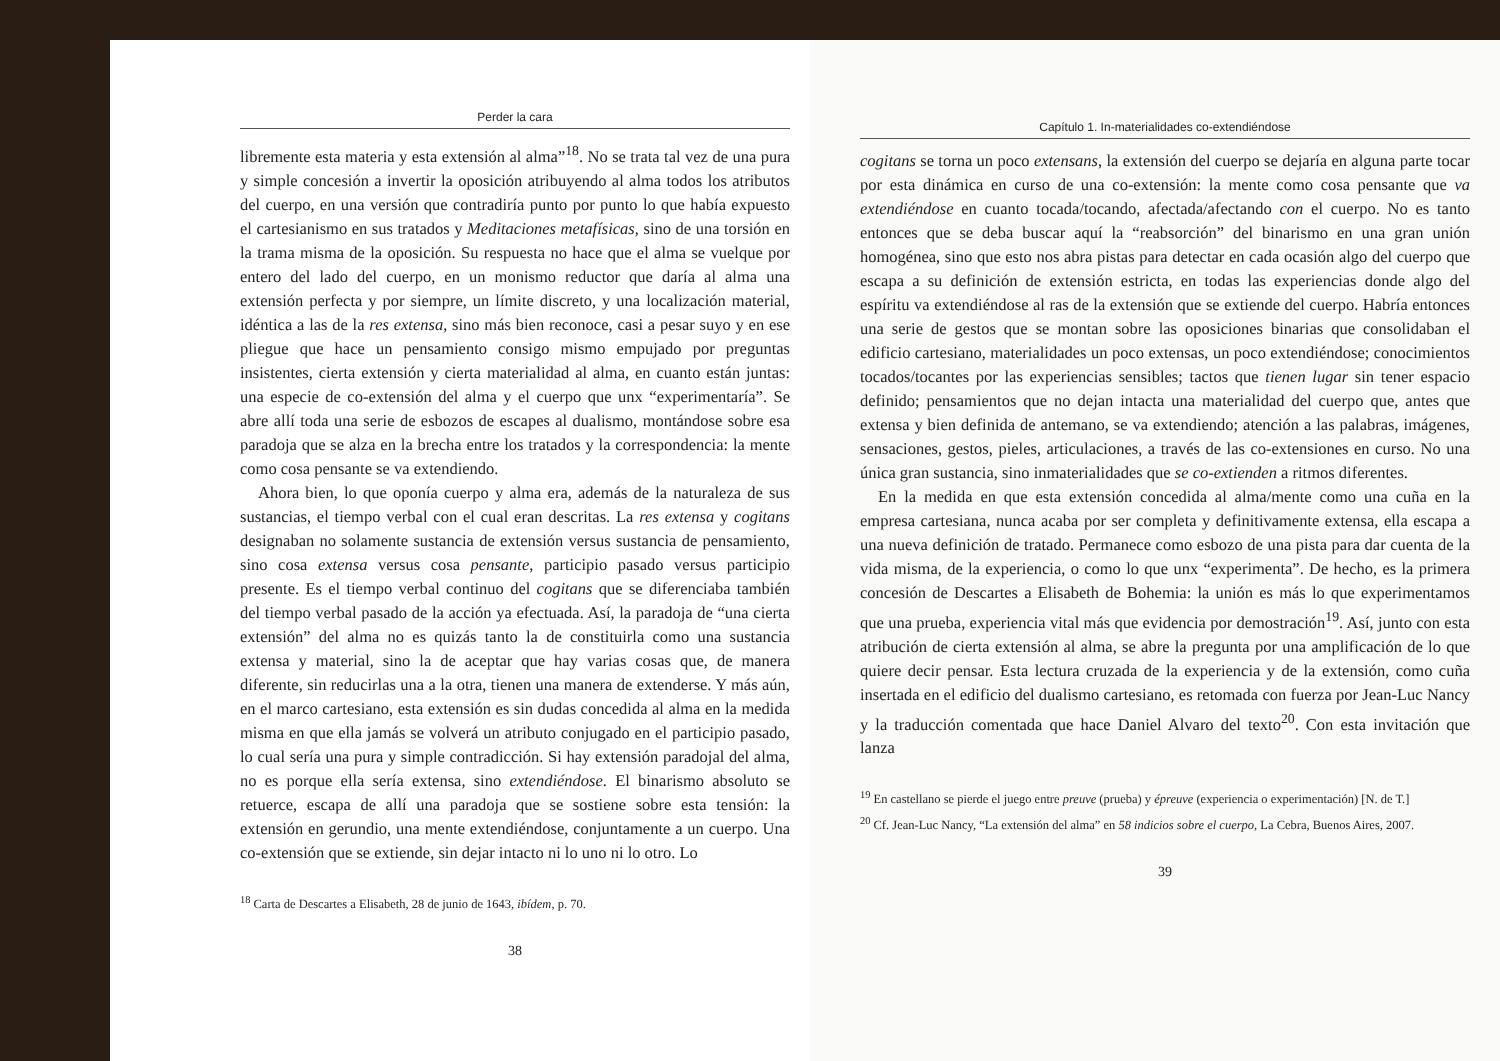Perder la cara
libremente esta materia y esta extensión al alma”<sup>18</sup>. No se trata tal vez de una pura y simple concesión a invertir la oposición atribuyendo al alma todos los atributos del cuerpo, en una versión que contradiría punto por punto lo que había expuesto el cartesianismo en sus tratados y Meditaciones metafísicas, sino de una torsión en la trama misma de la oposición. Su respuesta no hace que el alma se vuelque por entero del lado del cuerpo, en un monismo reductor que daría al alma una extensión perfecta y por siempre, un límite discreto, y una localización material, idéntica a las de la res extensa, sino más bien reconoce, casi a pesar suyo y en ese pliegue que hace un pensamiento consigo mismo empujado por preguntas insistentes, cierta extensión y cierta materialidad al alma, en cuanto están juntas: una especie de co-extensión del alma y el cuerpo que unx “experimentaría”. Se abre allí toda una serie de esbozos de escapes al dualismo, montándose sobre esa paradoja que se alza en la brecha entre los tratados y la correspondencia: la mente como cosa pensante se va extendiendo.
Ahora bien, lo que oponía cuerpo y alma era, además de la naturaleza de sus sustancias, el tiempo verbal con el cual eran descritas. La res extensa y cogitans designaban no solamente sustancia de extensión versus sustancia de pensamiento, sino cosa extensa versus cosa pensante, participio pasado versus participio presente. Es el tiempo verbal continuo del cogitans que se diferenciaba también del tiempo verbal pasado de la acción ya efectuada. Así, la paradoja de “una cierta extensión” del alma no es quizás tanto la de constituirla como una sustancia extensa y material, sino la de aceptar que hay varias cosas que, de manera diferente, sin reducirlas una a la otra, tienen una manera de extenderse. Y más aún, en el marco cartesiano, esta extensión es sin dudas concedida al alma en la medida misma en que ella jamás se volverá un atributo conjugado en el participio pasado, lo cual sería una pura y simple contradicción. Si hay extensión paradojal del alma, no es porque ella sería extensa, sino extendiéndose. El binarismo absoluto se retuerce, escapa de allí una paradoja que se sostiene sobre esta tensión: la extensión en gerundio, una mente extendiéndose, conjuntamente a un cuerpo. Una co-extensión que se extiende, sin dejar intacto ni lo uno ni lo otro. Lo
<sup>18</sup> Carta de Descartes a Elisabeth, 28 de junio de 1643, ibídem, p. 70.
38
Capítulo 1. In-materialidades co-extendiéndose
cogitans se torna un poco extensans, la extensión del cuerpo se dejaría en alguna parte tocar por esta dinámica en curso de una co-extensión: la mente como cosa pensante que va extendiéndose en cuanto tocada/tocando, afectada/afectando con el cuerpo. No es tanto entonces que se deba buscar aquí la “reabsorción” del binarismo en una gran unión homogénea, sino que esto nos abra pistas para detectar en cada ocasión algo del cuerpo que escapa a su definición de extensión estricta, en todas las experiencias donde algo del espíritu va extendiéndose al ras de la extensión que se extiende del cuerpo. Habría entonces una serie de gestos que se montan sobre las oposiciones binarias que consolidaban el edificio cartesiano, materialidades un poco extensas, un poco extendiéndose; conocimientos tocados/tocantes por las experiencias sensibles; tactos que tienen lugar sin tener espacio definido; pensamientos que no dejan intacta una materialidad del cuerpo que, antes que extensa y bien definida de antemano, se va extendiendo; atención a las palabras, imágenes, sensaciones, gestos, pieles, articulaciones, a través de las co-extensiones en curso. No una única gran sustancia, sino inmaterialidades que se co-extienden a ritmos diferentes.
En la medida en que esta extensión concedida al alma/mente como una cuña en la empresa cartesiana, nunca acaba por ser completa y definitivamente extensa, ella escapa a una nueva definición de tratado. Permanece como esbozo de una pista para dar cuenta de la vida misma, de la experiencia, o como lo que unx “experimenta”. De hecho, es la primera concesión de Descartes a Elisabeth de Bohemia: la unión es más lo que experimentamos que una prueba, experiencia vital más que evidencia por demostración<sup>19</sup>. Así, junto con esta atribución de cierta extensión al alma, se abre la pregunta por una amplificación de lo que quiere decir pensar. Esta lectura cruzada de la experiencia y de la extensión, como cuña insertada en el edificio del dualismo cartesiano, es retomada con fuerza por Jean-Luc Nancy y la traducción comentada que hace Daniel Alvaro del texto<sup>20</sup>. Con esta invitación que lanza
<sup>19</sup> En castellano se pierde el juego entre preuve (prueba) y épreuve (experiencia o experimentación) [N. de T.]
<sup>20</sup> Cf. Jean-Luc Nancy, “La extensión del alma” en 58 indicios sobre el cuerpo, La Cebra, Buenos Aires, 2007.
39